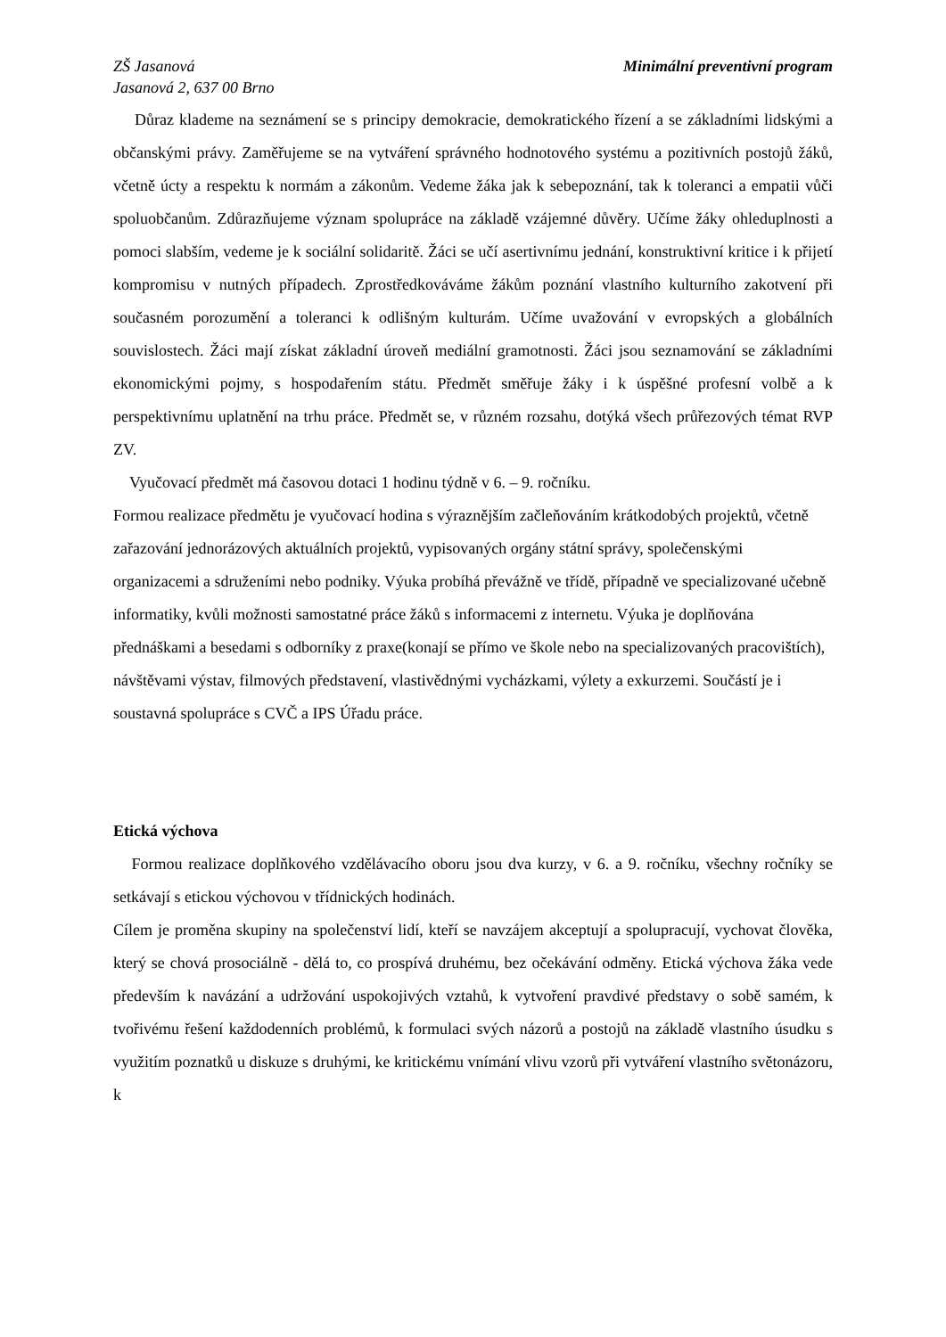ZŠ Jasanová
Jasanová 2, 637 00 Brno
Minimální preventivní program
Důraz klademe na seznámení se s principy demokracie, demokratického řízení a se základními lidskými a občanskými právy. Zaměřujeme se na vytváření správného hodnotového systému a pozitivních postojů žáků, včetně úcty a respektu k normám a zákonům. Vedeme žáka jak k sebepoznání, tak k toleranci a empatii vůči spoluobčanům. Zdůrazňujeme význam spolupráce na základě vzájemné důvěry. Učíme žáky ohleduplnosti a pomoci slabším, vedeme je k sociální solidaritě. Žáci se učí asertivnímu jednání, konstruktivní kritice i k přijetí kompromisu v nutných případech. Zprostředkováváme žákům poznání vlastního kulturního zakotvení při současném porozumění a toleranci k odlišným kulturám. Učíme uvažování v evropských a globálních souvislostech. Žáci mají získat základní úroveň mediální gramotnosti. Žáci jsou seznamování se základními ekonomickými pojmy, s hospodařením státu. Předmět směřuje žáky i k úspěšné profesní volbě a k perspektivnímu uplatnění na trhu práce. Předmět se, v různém rozsahu, dotýká všech průřezových témat RVP ZV.
Vyučovací předmět má časovou dotaci 1 hodinu týdně v 6. – 9. ročníku.
Formou realizace předmětu je vyučovací hodina s výraznějším začleňováním krátkodobých projektů, včetně zařazování jednorázových aktuálních projektů, vypisovaných orgány státní správy, společenskými organizacemi a sdruženími nebo podniky. Výuka probíhá převážně ve třídě, případně ve specializované učebně informatiky, kvůli možnosti samostatné práce žáků s informacemi z internetu. Výuka je doplňována přednáškami a besedami s odborníky z praxe(konají se přímo ve škole nebo na specializovaných pracovištích), návštěvami výstav, filmových představení, vlastivědnými vycházkami, výlety a exkurzemi. Součástí je i soustavná spolupráce s CVČ a IPS Úřadu práce.
Etická výchova
Formou realizace doplňkového vzdělávacího oboru jsou dva kurzy, v 6. a 9. ročníku, všechny ročníky se setkávají s etickou výchovou v třídnických hodinách.
Cílem je proměna skupiny na společenství lidí, kteří se navzájem akceptují a spolupracují, vychovat člověka, který se chová prosociálně - dělá to, co prospívá druhému, bez očekávání odměny. Etická výchova žáka vede především k navázání a udržování uspokojivých vztahů, k vytvoření pravdivé představy o sobě samém, k tvořivému řešení každodenních problémů, k formulaci svých názorů a postojů na základě vlastního úsudku s využitím poznatků u diskuze s druhými, ke kritickému vnímání vlivu vzorů při vytváření vlastního světonázoru, k